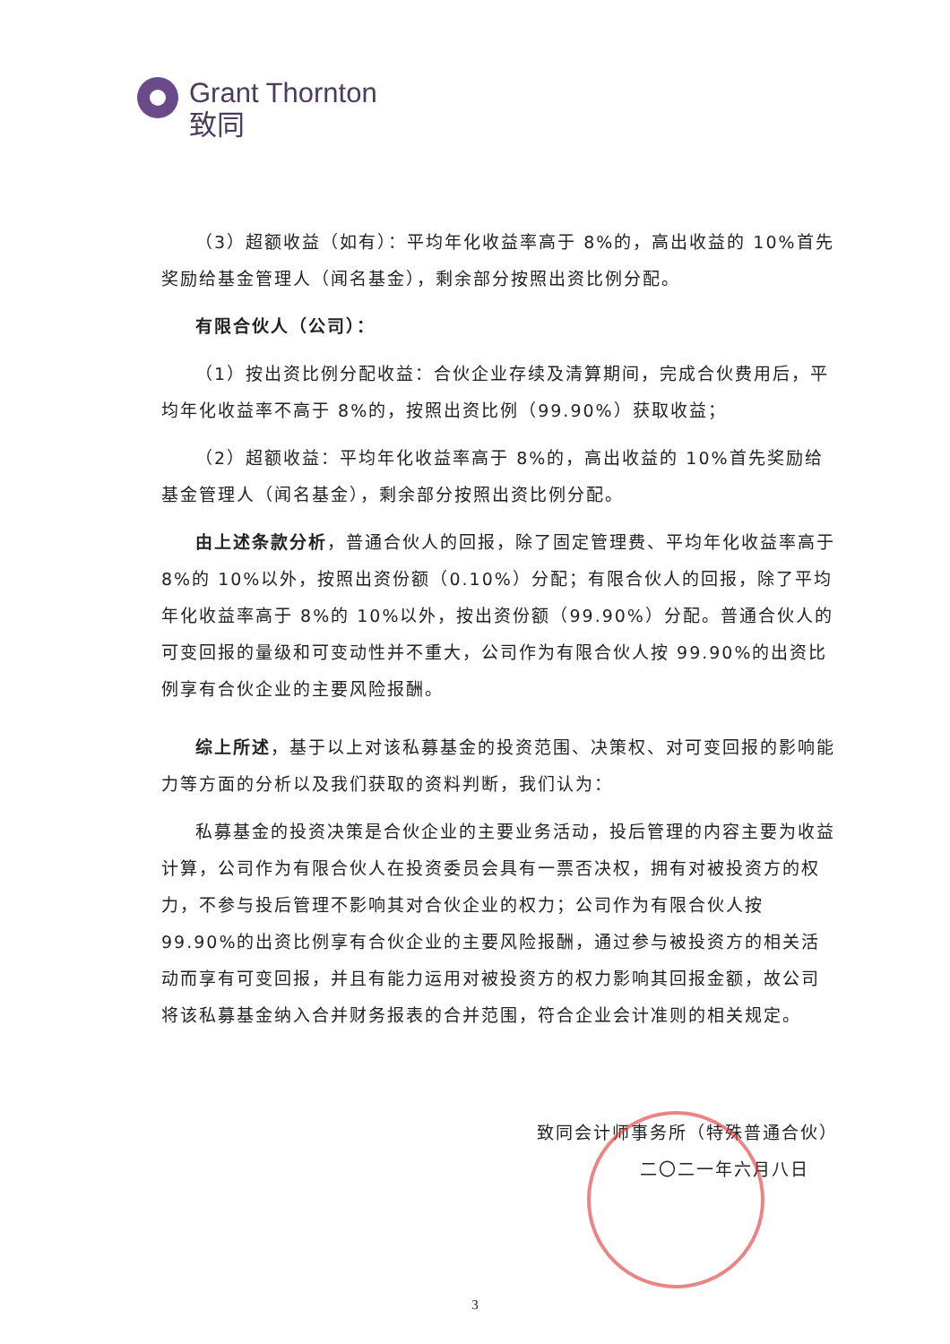Grant Thornton
致同
（3）超额收益（如有）：平均年化收益率高于 8%的，高出收益的 10%首先奖励给基金管理人（闻名基金），剩余部分按照出资比例分配。
有限合伙人（公司）：
（1）按出资比例分配收益：合伙企业存续及清算期间，完成合伙费用后，平均年化收益率不高于 8%的，按照出资比例（99.90%）获取收益；
（2）超额收益：平均年化收益率高于 8%的，高出收益的 10%首先奖励给基金管理人（闻名基金），剩余部分按照出资比例分配。
由上述条款分析，普通合伙人的回报，除了固定管理费、平均年化收益率高于 8%的 10%以外，按照出资份额（0.10%）分配；有限合伙人的回报，除了平均年化收益率高于 8%的 10%以外，按出资份额（99.90%）分配。普通合伙人的可变回报的量级和可变动性并不重大，公司作为有限合伙人按 99.90%的出资比例享有合伙企业的主要风险报酬。
综上所述，基于以上对该私募基金的投资范围、决策权、对可变回报的影响能力等方面的分析以及我们获取的资料判断，我们认为：
私募基金的投资决策是合伙企业的主要业务活动，投后管理的内容主要为收益计算，公司作为有限合伙人在投资委员会具有一票否决权，拥有对被投资方的权力，不参与投后管理不影响其对合伙企业的权力；公司作为有限合伙人按 99.90%的出资比例享有合伙企业的主要风险报酬，通过参与被投资方的相关活动而享有可变回报，并且有能力运用对被投资方的权力影响其回报金额，故公司将该私募基金纳入合并财务报表的合并范围，符合企业会计准则的相关规定。
致同会计师事务所（特殊普通合伙）
二〇二一年六月八日
3